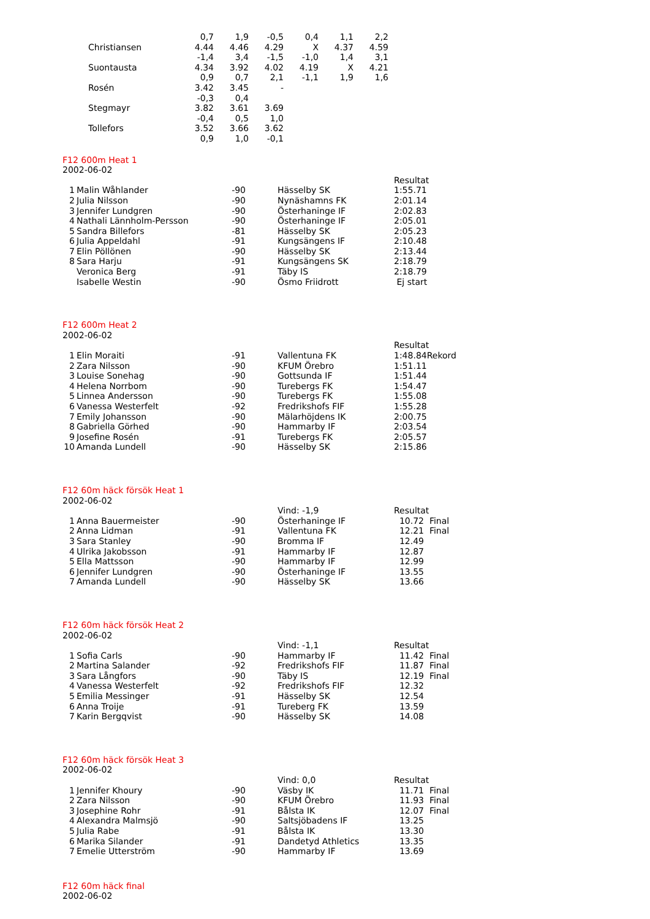| | 0,7 | 1,9 | -0,5 | 0,4 | 1,1 | 2,2 |
| Christiansen | 4.44 | 4.46 | 4.29 | X | 4.37 | 4.59 |
| | -1,4 | 3,4 | -1,5 | -1,0 | 1,4 | 3,1 |
| Suontausta | 4.34 | 3.92 | 4.02 | 4.19 | X | 4.21 |
| | 0,9 | 0,7 | 2,1 | -1,1 | 1,9 | 1,6 |
| Rosén | 3.42 | 3.45 | - | | | |
| | -0,3 | 0,4 | | | | |
| Stegmayr | 3.82 | 3.61 | 3.69 | | | |
| | -0,4 | 0,5 | 1,0 | | | |
| Tollefors | 3.52 | 3.66 | 3.62 | | | |
| | 0,9 | 1,0 | -0,1 | | | |
F12 600m Heat 1
2002-06-02
| | | | | | Resultat |
| 1 | Malin Wåhlander | -90 | | Hässelby SK | 1:55.71 |
| 2 | Julia Nilsson | -90 | | Nynäshamns FK | 2:01.14 |
| 3 | Jennifer Lundgren | -90 | | Österhaninge IF | 2:02.83 |
| 4 | Nathali Lännholm-Persson | -90 | | Österhaninge IF | 2:05.01 |
| 5 | Sandra Billefors | -81 | | Hässelby SK | 2:05.23 |
| 6 | Julia Appeldahl | -91 | | Kungsängens IF | 2:10.48 |
| 7 | Elin Pöllönen | -90 | | Hässelby SK | 2:13.44 |
| 8 | Sara Harju | -91 | | Kungsängens SK | 2:18.79 |
| | Veronica Berg | -91 | | Täby IS | 2:18.79 |
| | Isabelle Westin | -90 | | Ösmo Friidrott | Ej start |
F12 600m Heat 2
2002-06-02
| | | | | | Resultat |
| 1 | Elin Moraiti | -91 | | Vallentuna FK | 1:48.84Rekord |
| 2 | Zara Nilsson | -90 | | KFUM Örebro | 1:51.11 |
| 3 | Louise Sonehag | -90 | | Gottsunda IF | 1:51.44 |
| 4 | Helena Norrbom | -90 | | Turebergs FK | 1:54.47 |
| 5 | Linnea Andersson | -90 | | Turebergs FK | 1:55.08 |
| 6 | Vanessa Westerfelt | -92 | | Fredrikshofs FIF | 1:55.28 |
| 7 | Emily Johansson | -90 | | Mälarhöjdens IK | 2:00.75 |
| 8 | Gabriella Görhed | -90 | | Hammarby IF | 2:03.54 |
| 9 | Josefine Rosén | -91 | | Turebergs FK | 2:05.57 |
| 10 | Amanda Lundell | -90 | | Hässelby SK | 2:15.86 |
F12 60m häck försök Heat 1
2002-06-02
| | | | | Vind: -1,9 | Resultat |
| 1 | Anna Bauermeister | -90 | | Österhaninge IF | 10.72 Final |
| 2 | Anna Lidman | -91 | | Vallentuna FK | 12.21 Final |
| 3 | Sara Stanley | -90 | | Bromma IF | 12.49 |
| 4 | Ulrika Jakobsson | -91 | | Hammarby IF | 12.87 |
| 5 | Ella Mattsson | -90 | | Hammarby IF | 12.99 |
| 6 | Jennifer Lundgren | -90 | | Österhaninge IF | 13.55 |
| 7 | Amanda Lundell | -90 | | Hässelby SK | 13.66 |
F12 60m häck försök Heat 2
2002-06-02
| | | | | Vind: -1,1 | Resultat |
| 1 | Sofia Carls | -90 | | Hammarby IF | 11.42 Final |
| 2 | Martina Salander | -92 | | Fredrikshofs FIF | 11.87 Final |
| 3 | Sara Långfors | -90 | | Täby IS | 12.19 Final |
| 4 | Vanessa Westerfelt | -92 | | Fredrikshofs FIF | 12.32 |
| 5 | Emilia Messinger | -91 | | Hässelby SK | 12.54 |
| 6 | Anna Troije | -91 | | Tureberg FK | 13.59 |
| 7 | Karin Bergqvist | -90 | | Hässelby SK | 14.08 |
F12 60m häck försök Heat 3
2002-06-02
| | | | | Vind: 0,0 | Resultat |
| 1 | Jennifer Khoury | -90 | | Väsby IK | 11.71 Final |
| 2 | Zara Nilsson | -90 | | KFUM Örebro | 11.93 Final |
| 3 | Josephine Rohr | -91 | | Bålsta IK | 12.07 Final |
| 4 | Alexandra Malmsjö | -90 | | Saltsjöbadens IF | 13.25 |
| 5 | Julia Rabe | -91 | | Bålsta IK | 13.30 |
| 6 | Marika Silander | -91 | | Dandetyd Athletics | 13.35 |
| 7 | Emelie Utterström | -90 | | Hammarby IF | 13.69 |
F12 60m häck final
2002-06-02